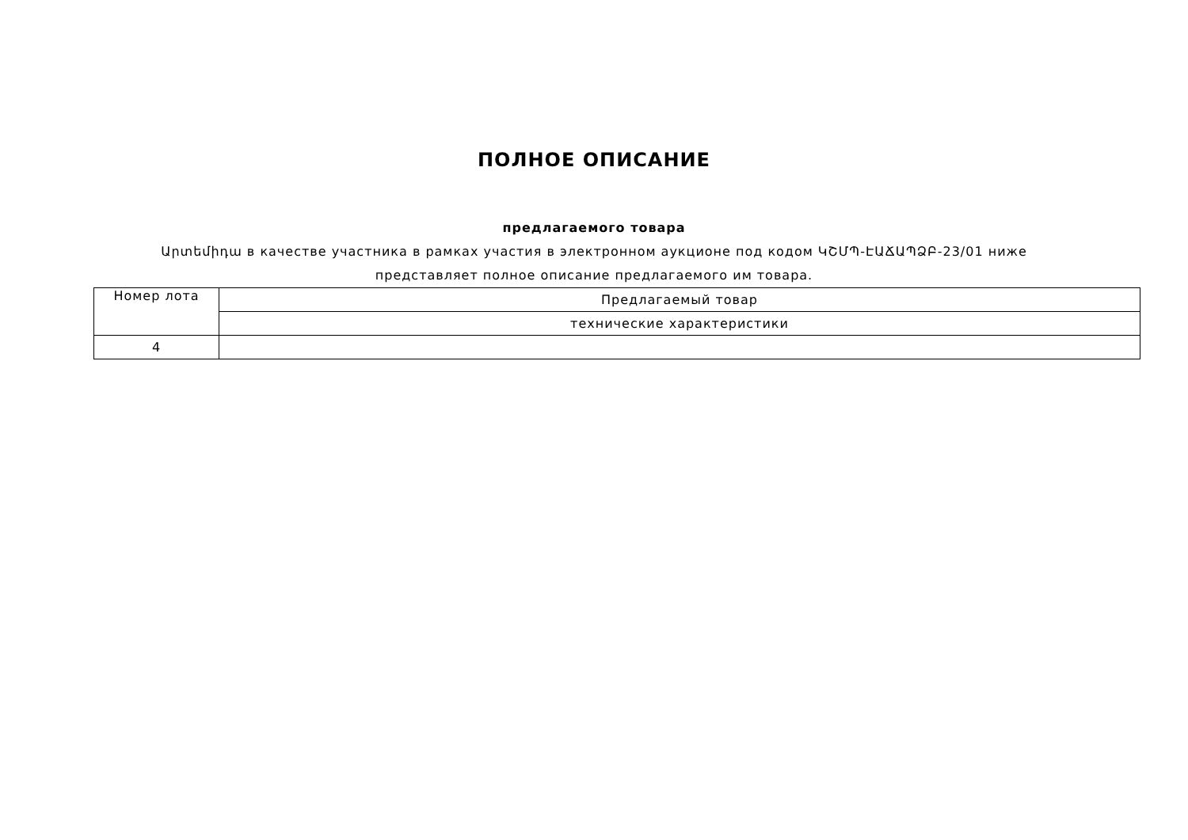ПОЛНОЕ ОПИСАНИЕ
предлагаемого товара
Արտեմիդա в качестве участника в рамках участия в электронном аукционе под кодом ԿՇՄՊ-ԷԱՃԱՊՁԲ-23/01 ниже представляет полное описание предлагаемого им товара.
| Номер лота | Предлагаемый товар |
| --- | --- |
| | технические характеристики |
| 4 | |